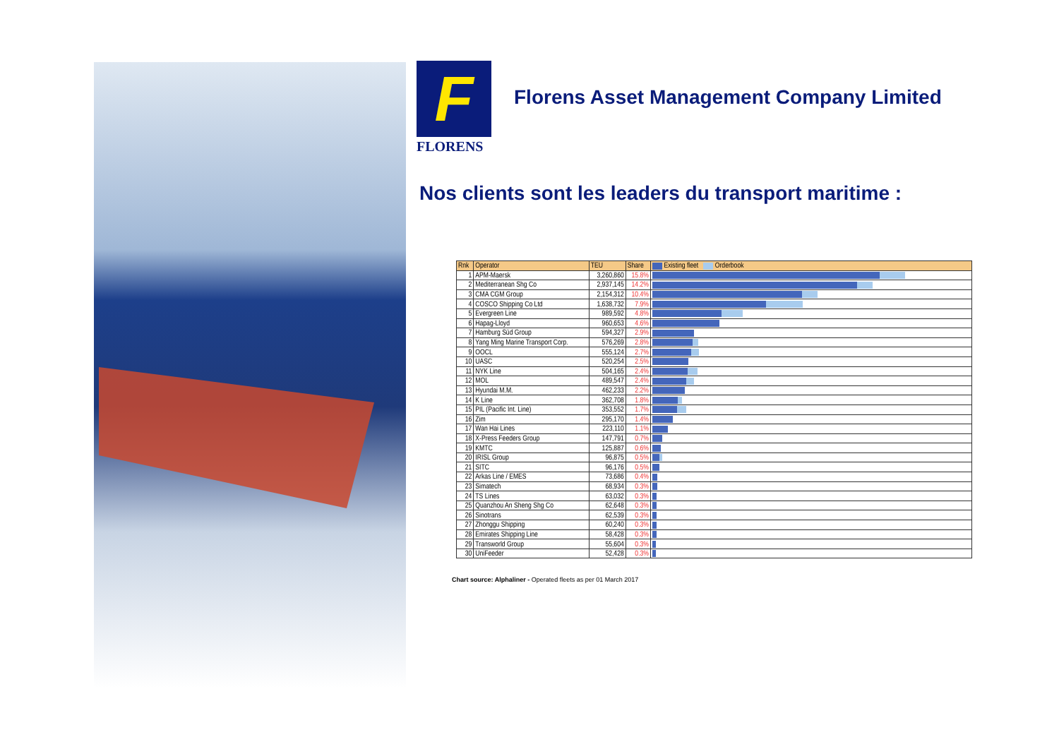F
FLORENS
Florens Asset Management Company Limited
Nos clients sont les leaders du transport maritime :
| Rnk | Operator | TEU | Share | Existing fleet Orderbook |
| --- | --- | --- | --- | --- |
| 1 | APM-Maersk | 3,260,860 | 15.8% | |
| 2 | Mediterranean Shg Co | 2,937,145 | 14.2% | |
| 3 | CMA CGM Group | 2,154,312 | 10.4% | |
| 4 | COSCO Shipping Co Ltd | 1,638,732 | 7.9% | |
| 5 | Evergreen Line | 989,592 | 4.8% | |
| 6 | Hapag-Lloyd | 960,653 | 4.6% | |
| 7 | Hamburg Süd Group | 594,327 | 2.9% | |
| 8 | Yang Ming Marine Transport Corp. | 576,269 | 2.8% | |
| 9 | OOCL | 555,124 | 2.7% | |
| 10 | UASC | 520,254 | 2.5% | |
| 11 | NYK Line | 504,165 | 2.4% | |
| 12 | MOL | 489,547 | 2.4% | |
| 13 | Hyundai M.M. | 462,233 | 2.2% | |
| 14 | K Line | 362,708 | 1.8% | |
| 15 | PIL (Pacific Int. Line) | 353,552 | 1.7% | |
| 16 | Zim | 295,170 | 1.4% | |
| 17 | Wan Hai Lines | 223,110 | 1.1% | |
| 18 | X-Press Feeders Group | 147,791 | 0.7% | |
| 19 | KMTC | 125,887 | 0.6% | |
| 20 | IRISL Group | 96,875 | 0.5% | |
| 21 | SITC | 96,176 | 0.5% | |
| 22 | Arkas Line / EMES | 73,686 | 0.4% | |
| 23 | Simatech | 68,934 | 0.3% | |
| 24 | TS Lines | 63,032 | 0.3% | |
| 25 | Quanzhou An Sheng Shg Co | 62,648 | 0.3% | |
| 26 | Sinotrans | 62,539 | 0.3% | |
| 27 | Zhonggu Shipping | 60,240 | 0.3% | |
| 28 | Emirates Shipping Line | 58,428 | 0.3% | |
| 29 | Transworld Group | 55,604 | 0.3% | |
| 30 | UniFeeder | 52,428 | 0.3% | |
Chart source: Alphaliner - Operated fleets as per 01 March 2017